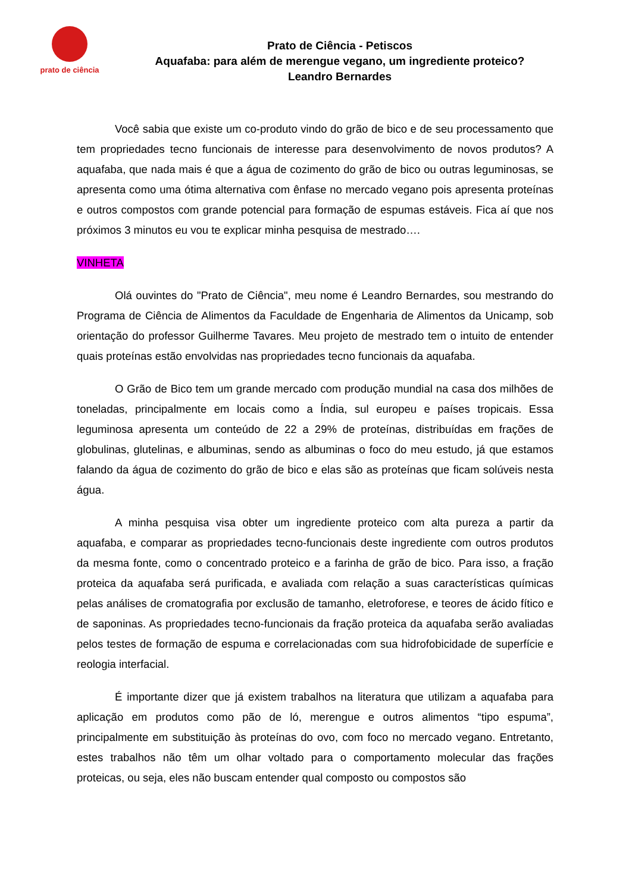prato de ciência
Prato de Ciência - Petiscos
Aquafaba: para além de merengue vegano, um ingrediente proteico?
Leandro Bernardes
Você sabia que existe um co-produto vindo do grão de bico e de seu processamento que tem propriedades tecno funcionais de interesse para desenvolvimento de novos produtos? A aquafaba, que nada mais é que a água de cozimento do grão de bico ou outras leguminosas, se apresenta como uma ótima alternativa com ênfase no mercado vegano pois apresenta proteínas e outros compostos com grande potencial para formação de espumas estáveis. Fica aí que nos próximos 3 minutos eu vou te explicar minha pesquisa de mestrado….
VINHETA
Olá ouvintes do "Prato de Ciência", meu nome é Leandro Bernardes, sou mestrando do Programa de Ciência de Alimentos da Faculdade de Engenharia de Alimentos da Unicamp, sob orientação do professor Guilherme Tavares. Meu projeto de mestrado tem o intuito de entender quais proteínas estão envolvidas nas propriedades tecno funcionais da aquafaba.
O Grão de Bico tem um grande mercado com produção mundial na casa dos milhões de toneladas, principalmente em locais como a Índia, sul europeu e países tropicais. Essa leguminosa apresenta um conteúdo de 22 a 29% de proteínas, distribuídas em frações de globulinas, glutelinas, e albuminas, sendo as albuminas o foco do meu estudo, já que estamos falando da água de cozimento do grão de bico e elas são as proteínas que ficam solúveis nesta água.
A minha pesquisa visa obter um ingrediente proteico com alta pureza a partir da aquafaba, e comparar as propriedades tecno-funcionais deste ingrediente com outros produtos da mesma fonte, como o concentrado proteico e a farinha de grão de bico. Para isso, a fração proteica da aquafaba será purificada, e avaliada com relação a suas características químicas pelas análises de cromatografia por exclusão de tamanho, eletroforese, e teores de ácido fítico e de saponinas. As propriedades tecno-funcionais da fração proteica da aquafaba serão avaliadas pelos testes de formação de espuma e correlacionadas com sua hidrofobicidade de superfície e reologia interfacial.
É importante dizer que já existem trabalhos na literatura que utilizam a aquafaba para aplicação em produtos como pão de ló, merengue e outros alimentos “tipo espuma”, principalmente em substituição às proteínas do ovo, com foco no mercado vegano. Entretanto, estes trabalhos não têm um olhar voltado para o comportamento molecular das frações proteicas, ou seja, eles não buscam entender qual composto ou compostos são